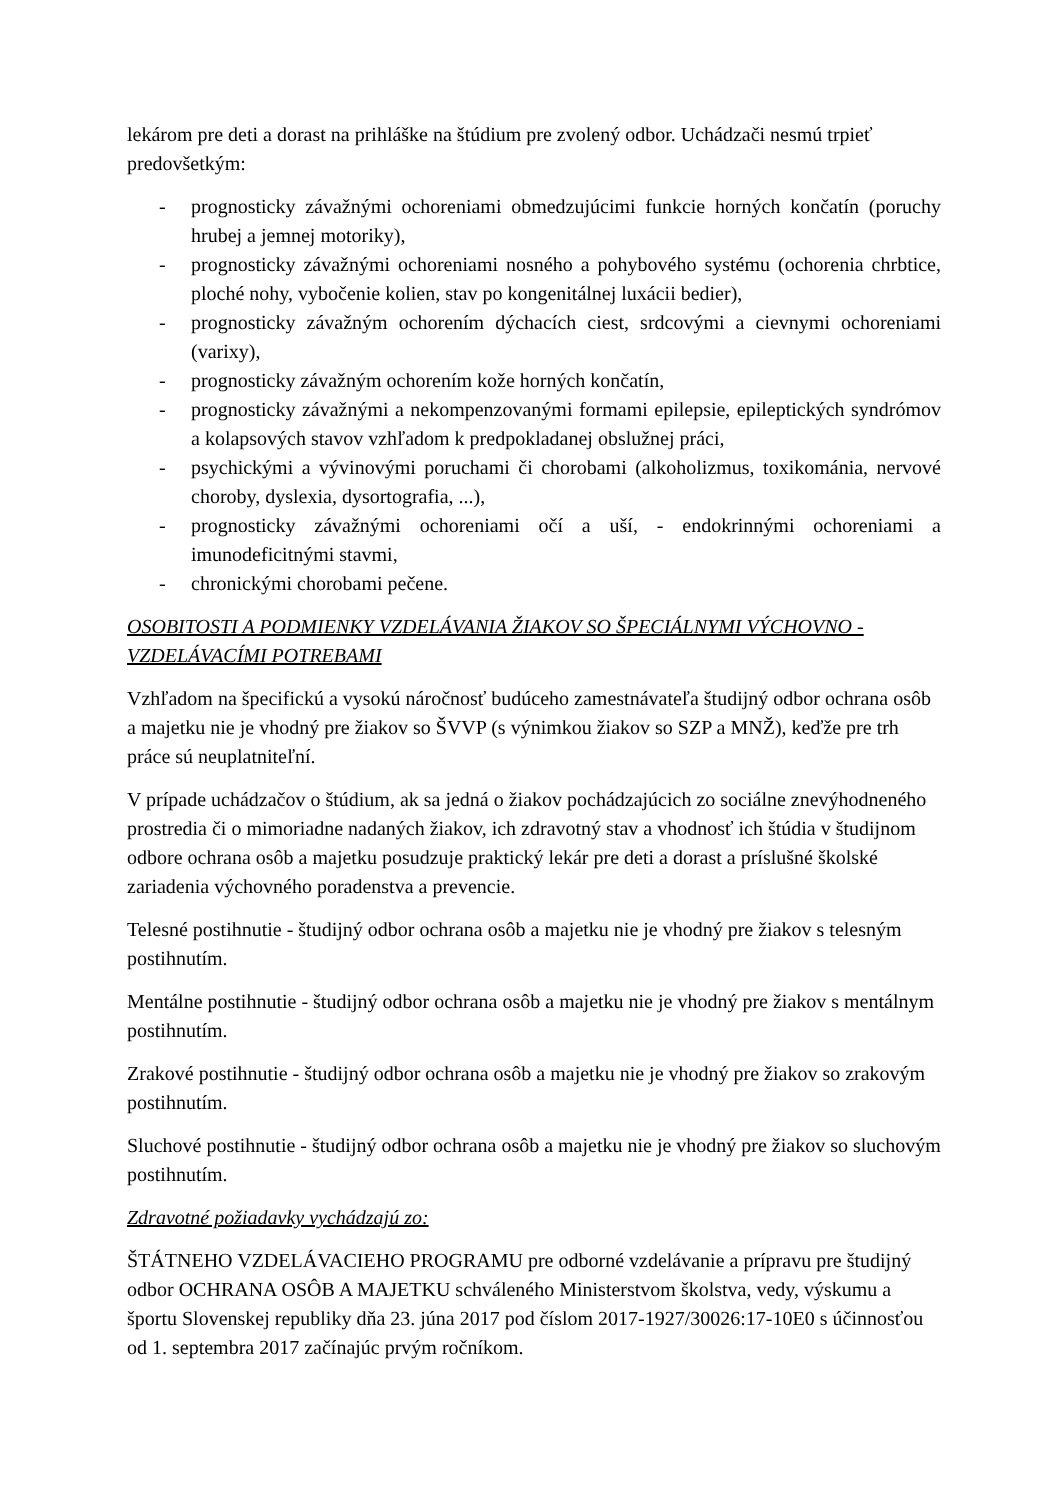lekárom pre deti a dorast na prihláške na štúdium pre zvolený odbor. Uchádzači nesmú trpieť predovšetkým:
- prognosticky závažnými ochoreniami obmedzujúcimi funkcie horných končatín (poruchy hrubej a jemnej motoriky),
- prognosticky závažnými ochoreniami nosného a pohybového systému (ochorenia chrbtice, ploché nohy, vybočenie kolien, stav po kongenitálnej luxácii bedier),
- prognosticky závažným ochorením dýchacích ciest, srdcovými a cievnymi ochoreniami (varixy),
- prognosticky závažným ochorením kože horných končatín,
- prognosticky závažnými a nekompenzovanými formami epilepsie, epileptických syndrómov a kolapsových stavov vzhľadom k predpokladanej obslužnej práci,
- psychickými a vývinovými poruchami či chorobami (alkoholizmus, toxikománia, nervové choroby, dyslexia, dysortografia, ...),
- prognosticky závažnými ochoreniami očí a uší, - endokrinnými ochoreniami a imunodeficitnými stavmi,
- chronickými chorobami pečene.
OSOBITOSTI A PODMIENKY VZDELÁVANIA ŽIAKOV SO ŠPECIÁLNYMI VÝCHOVNO - VZDELÁVACÍMI POTREBAMI
Vzhľadom na špecifickú a vysokú náročnosť budúceho zamestnávateľa študijný odbor ochrana osôb a majetku nie je vhodný pre žiakov so ŠVVP (s výnimkou žiakov so SZP a MNŽ), keďže pre trh práce sú neuplatniteľní.
V prípade uchádzačov o štúdium, ak sa jedná o žiakov pochádzajúcich zo sociálne znevýhodneného prostredia či o mimoriadne nadaných žiakov, ich zdravotný stav a vhodnosť ich štúdia v študijnom odbore ochrana osôb a majetku posudzuje praktický lekár pre deti a dorast a príslušné školské zariadenia výchovného poradenstva a prevencie.
Telesné postihnutie - študijný odbor ochrana osôb a majetku nie je vhodný pre žiakov s telesným postihnutím.
Mentálne postihnutie - študijný odbor ochrana osôb a majetku nie je vhodný pre žiakov s mentálnym postihnutím.
Zrakové postihnutie - študijný odbor ochrana osôb a majetku nie je vhodný pre žiakov so zrakovým postihnutím.
Sluchové postihnutie - študijný odbor ochrana osôb a majetku nie je vhodný pre žiakov so sluchovým postihnutím.
Zdravotné požiadavky vychádzajú zo:
ŠTÁTNEHO VZDELÁVACIEHO PROGRAMU pre odborné vzdelávanie a prípravu pre študijný odbor OCHRANA OSÔB A MAJETKU schváleného Ministerstvom školstva, vedy, výskumu a športu Slovenskej republiky dňa 23. júna 2017 pod číslom 2017-1927/30026:17-10E0 s účinnosťou od 1. septembra 2017 začínajúc prvým ročníkom.